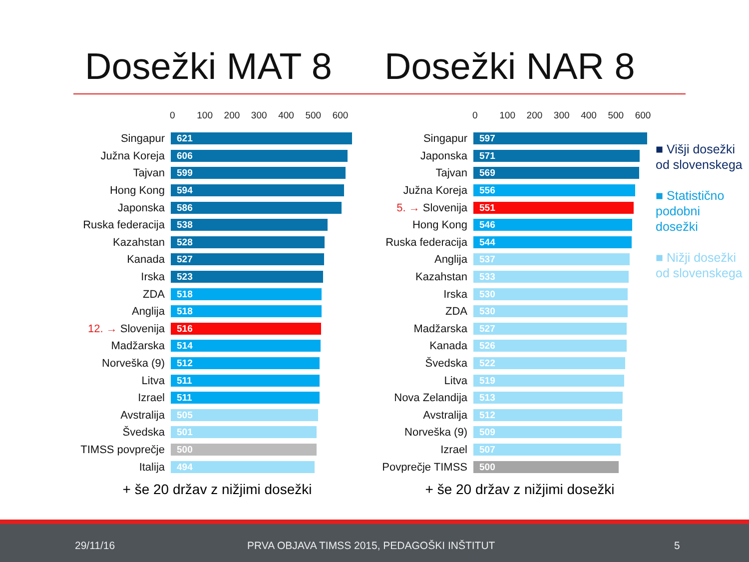Dosežki MAT 8 Dosežki NAR 8
0 100 200 300 400 500 600
Singapur
621
Južna Koreja
606
Tajvan
599
Hong Kong
594
Japonska
586
Ruska federacija
538
Kazahstan
528
Kanada
527
Irska
523
ZDA
518
Anglija
518
12. → Slovenija
516
Madžarska
514
Norveška (9)
512
Litva
511
Izrael
511
Avstralija
505
Švedska
501
TIMSS povprečje
500
Italija
494
+ še 20 držav z nižjimi dosežki
0 100 200 300 400 500 600
Singapur
597
Japonska
571
Tajvan
569
Južna Koreja
556
5. → Slovenija
551
Hong Kong
546
Ruska federacija
544
Anglija
537
Kazahstan
533
Irska
530
ZDA
530
Madžarska
527
Kanada
526
Švedska
522
Litva
519
Nova Zelandija
513
Avstralija
512
Norveška (9)
509
Izrael
507
Povprečje TIMSS
500
+ še 20 držav z nižjimi dosežki
■ Višji dosežki od slovenskega
■ Statistično podobni dosežki
■ Nižji dosežki od slovenskega
29/11/16 PRVA OBJAVA TIMSS 2015, PEDAGOŠKI INŠTITUT 5